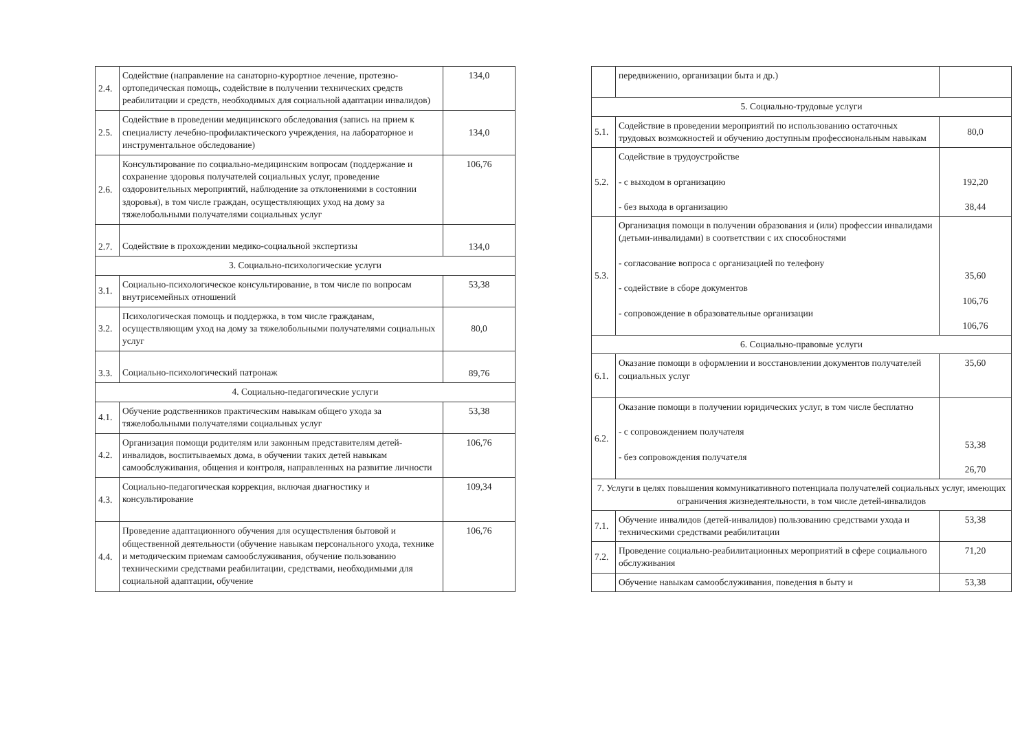| 2.4. | Содействие (направление на санаторно-курортное лечение, протезно-ортопедическая помощь, содействие в получении технических средств реабилитации и средств, необходимых для социальной адаптации инвалидов) | 134,0 |
| 2.5. | Содействие в проведении медицинского обследования (запись на прием к специалисту лечебно-профилактического учреждения, на лабораторное и инструментальное обследование) | 134,0 |
| 2.6. | Консультирование по социально-медицинским вопросам (поддержание и сохранение здоровья получателей социальных услуг, проведение оздоровительных мероприятий, наблюдение за отклонениями в состоянии здоровья), в том числе граждан, осуществляющих уход на дому за тяжелобольными получателями социальных услуг | 106,76 |
| 2.7. | Содействие в прохождении медико-социальной экспертизы | 134,0 |
| 3. Социально-психологические услуги | | |
| 3.1. | Социально-психологическое консультирование, в том числе по вопросам внутрисемейных отношений | 53,38 |
| 3.2. | Психологическая помощь и поддержка, в том числе гражданам, осуществляющим уход на дому за тяжелобольными получателями социальных услуг | 80,0 |
| 3.3. | Социально-психологический патронаж | 89,76 |
| 4. Социально-педагогические услуги | | |
| 4.1. | Обучение родственников практическим навыкам общего ухода за тяжелобольными получателями социальных услуг | 53,38 |
| 4.2. | Организация помощи родителям или законным представителям детей-инвалидов, воспитываемых дома, в обучении таких детей навыкам самообслуживания, общения и контроля, направленных на развитие личности | 106,76 |
| 4.3. | Социально-педагогическая коррекция, включая диагностику и консультирование | 109,34 |
| 4.4. | Проведение адаптационного обучения для осуществления бытовой и общественной деятельности (обучение навыкам персонального ухода, технике и методическим приемам самообслуживания, обучение пользованию техническими средствами реабилитации, средствами, необходимыми для социальной адаптации, обучение | 106,76 |
| | передвижению, организации быта и др.) | |
| 5. Социально-трудовые услуги | | |
| 5.1. | Содействие в проведении мероприятий по использованию остаточных трудовых возможностей и обучению доступным профессиональным навыкам | 80,0 |
| 5.2. | Содействие в трудоустройстве - с выходом в организацию - без выхода в организацию | 192,20 38,44 |
| 5.3. | Организация помощи в получении образования и (или) профессии инвалидами (детьми-инвалидами) в соответствии с их способностями - согласование вопроса с организацией по телефону - содействие в сборе документов - сопровождение в образовательные организации | 35,60 106,76 106,76 |
| 6. Социально-правовые услуги | | |
| 6.1. | Оказание помощи в оформлении и восстановлении документов получателей социальных услуг | 35,60 |
| 6.2. | Оказание помощи в получении юридических услуг, в том числе бесплатно - с сопровождением получателя - без сопровождения получателя | 53,38 26,70 |
| 7. Услуги в целях повышения коммуникативного потенциала получателей социальных услуг, имеющих ограничения жизнедеятельности, в том числе детей-инвалидов | | |
| 7.1. | Обучение инвалидов (детей-инвалидов) пользованию средствами ухода и техническими средствами реабилитации | 53,38 |
| 7.2. | Проведение социально-реабилитационных мероприятий в сфере социального обслуживания | 71,20 |
| | Обучение навыкам самообслуживания, поведения в быту и | 53,38 |